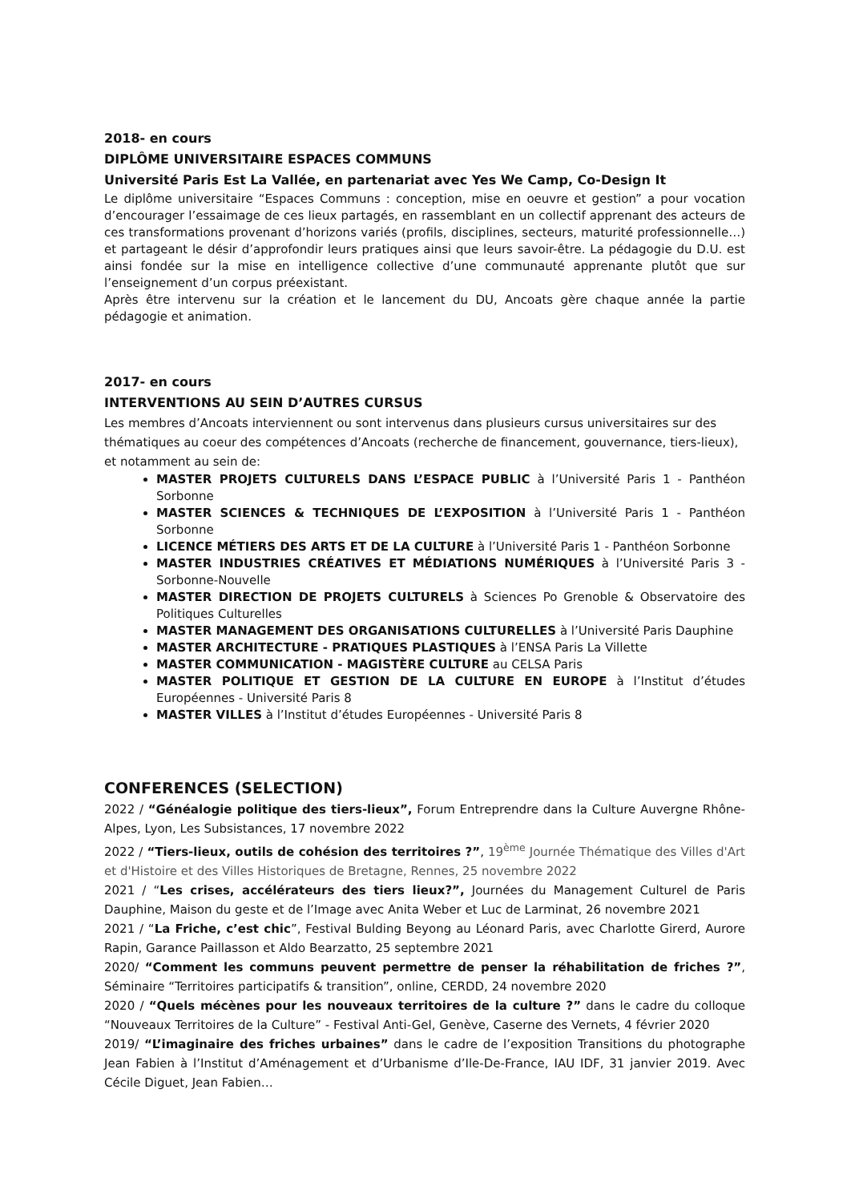2018- en cours
DIPLÔME UNIVERSITAIRE ESPACES COMMUNS
Université Paris Est La Vallée, en partenariat avec Yes We Camp, Co-Design It
Le diplôme universitaire “Espaces Communs : conception, mise en oeuvre et gestion” a pour vocation d’encourager l’essaimage de ces lieux partagés, en rassemblant en un collectif apprenant des acteurs de ces transformations provenant d’horizons variés (profils, disciplines, secteurs, maturité professionnelle…) et partageant le désir d’approfondir leurs pratiques ainsi que leurs savoir-être. La pédagogie du D.U. est ainsi fondée sur la mise en intelligence collective d’une communauté apprenante plutôt que sur l’enseignement d’un corpus préexistant.
Après être intervenu sur la création et le lancement du DU, Ancoats gère chaque année la partie pédagogie et animation.
2017- en cours
INTERVENTIONS AU SEIN D’AUTRES CURSUS
Les membres d’Ancoats interviennent ou sont intervenus dans plusieurs cursus universitaires sur des thématiques au coeur des compétences d’Ancoats (recherche de financement, gouvernance, tiers-lieux), et notamment au sein de:
MASTER PROJETS CULTURELS DANS L’ESPACE PUBLIC à l’Université Paris 1 - Panthéon Sorbonne
MASTER SCIENCES & TECHNIQUES DE L’EXPOSITION à l’Université Paris 1 - Panthéon Sorbonne
LICENCE MÉTIERS DES ARTS ET DE LA CULTURE à l’Université Paris 1 - Panthéon Sorbonne
MASTER INDUSTRIES CRÉATIVES ET MÉDIATIONS NUMÉRIQUES à l’Université Paris 3 - Sorbonne-Nouvelle
MASTER DIRECTION DE PROJETS CULTURELS à Sciences Po Grenoble & Observatoire des Politiques Culturelles
MASTER MANAGEMENT DES ORGANISATIONS CULTURELLES à l’Université Paris Dauphine
MASTER ARCHITECTURE - PRATIQUES PLASTIQUES à l’ENSA Paris La Villette
MASTER COMMUNICATION - MAGISTÈRE CULTURE au CELSA Paris
MASTER POLITIQUE ET GESTION DE LA CULTURE EN EUROPE à l’Institut d’études Européennes - Université Paris 8
MASTER VILLES à l’Institut d’études Européennes - Université Paris 8
CONFERENCES (SELECTION)
2022 / “Généalogie politique des tiers-lieux”, Forum Entreprendre dans la Culture Auvergne Rhône-Alpes, Lyon, Les Subsistances, 17 novembre 2022
2022 / “Tiers-lieux, outils de cohésion des territoires ?”, 19<sup>ème</sup> Journée Thématique des Villes d'Art et d'Histoire et des Villes Historiques de Bretagne, Rennes, 25 novembre 2022
2021 / “Les crises, accélérateurs des tiers lieux?”, Journées du Management Culturel de Paris Dauphine, Maison du geste et de l’Image avec Anita Weber et Luc de Larminat, 26 novembre 2021
2021 / “La Friche, c’est chic”, Festival Bulding Beyong au Léonard Paris, avec Charlotte Girerd, Aurore Rapin, Garance Paillasson et Aldo Bearzatto, 25 septembre 2021
2020/ “Comment les communs peuvent permettre de penser la réhabilitation de friches ?”, Séminaire “Territoires participatifs & transition”, online, CERDD, 24 novembre 2020
2020 / “Quels mécènes pour les nouveaux territoires de la culture ?” dans le cadre du colloque “Nouveaux Territoires de la Culture” - Festival Anti-Gel, Genève, Caserne des Vernets, 4 février 2020
2019/ “L’imaginaire des friches urbaines” dans le cadre de l’exposition Transitions du photographe Jean Fabien à l’Institut d’Aménagement et d’Urbanisme d’Ile-De-France, IAU IDF, 31 janvier 2019. Avec Cécile Diguet, Jean Fabien…